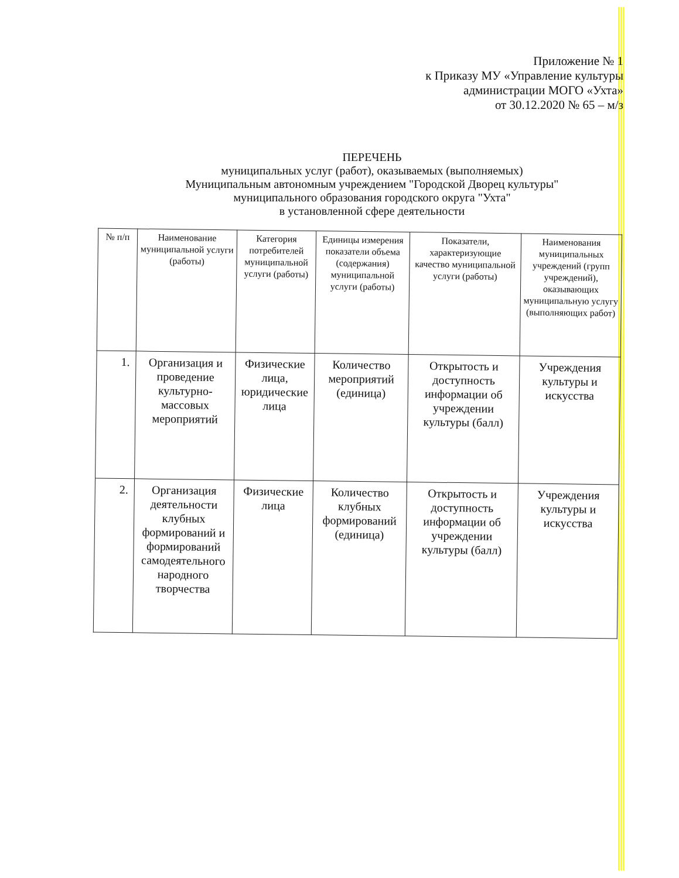Приложение № 1
к Приказу МУ «Управление культуры
администрации МОГО «Ухта»
от 30.12.2020 № 65 – м/з
ПЕРЕЧЕНЬ
муниципальных услуг (работ), оказываемых (выполняемых)
Муниципальным автономным учреждением "Городской Дворец культуры"
муниципального образования городского округа "Ухта"
в установленной сфере деятельности
| № п/п | Наименование муниципальной услуги (работы) | Категория потребителей муниципальной услуги (работы) | Единицы измерения показатели объема (содержания) муниципальной услуги (работы) | Показатели, характеризующие качество муниципальной услуги (работы) | Наименования муниципальных учреждений (групп учреждений), оказывающих муниципальную услугу (выполняющих работ) |
| --- | --- | --- | --- | --- | --- |
| 1. | Организация и проведение культурно-массовых мероприятий | Физические лица, юридические лица | Количество мероприятий (единица) | Открытость и доступность информации об учреждении культуры (балл) | Учреждения культуры и искусства |
| 2. | Организация деятельности клубных формирований и формирований самодеятельного народного творчества | Физические лица | Количество клубных формирований (единица) | Открытость и доступность информации об учреждении культуры (балл) | Учреждения культуры и искусства |